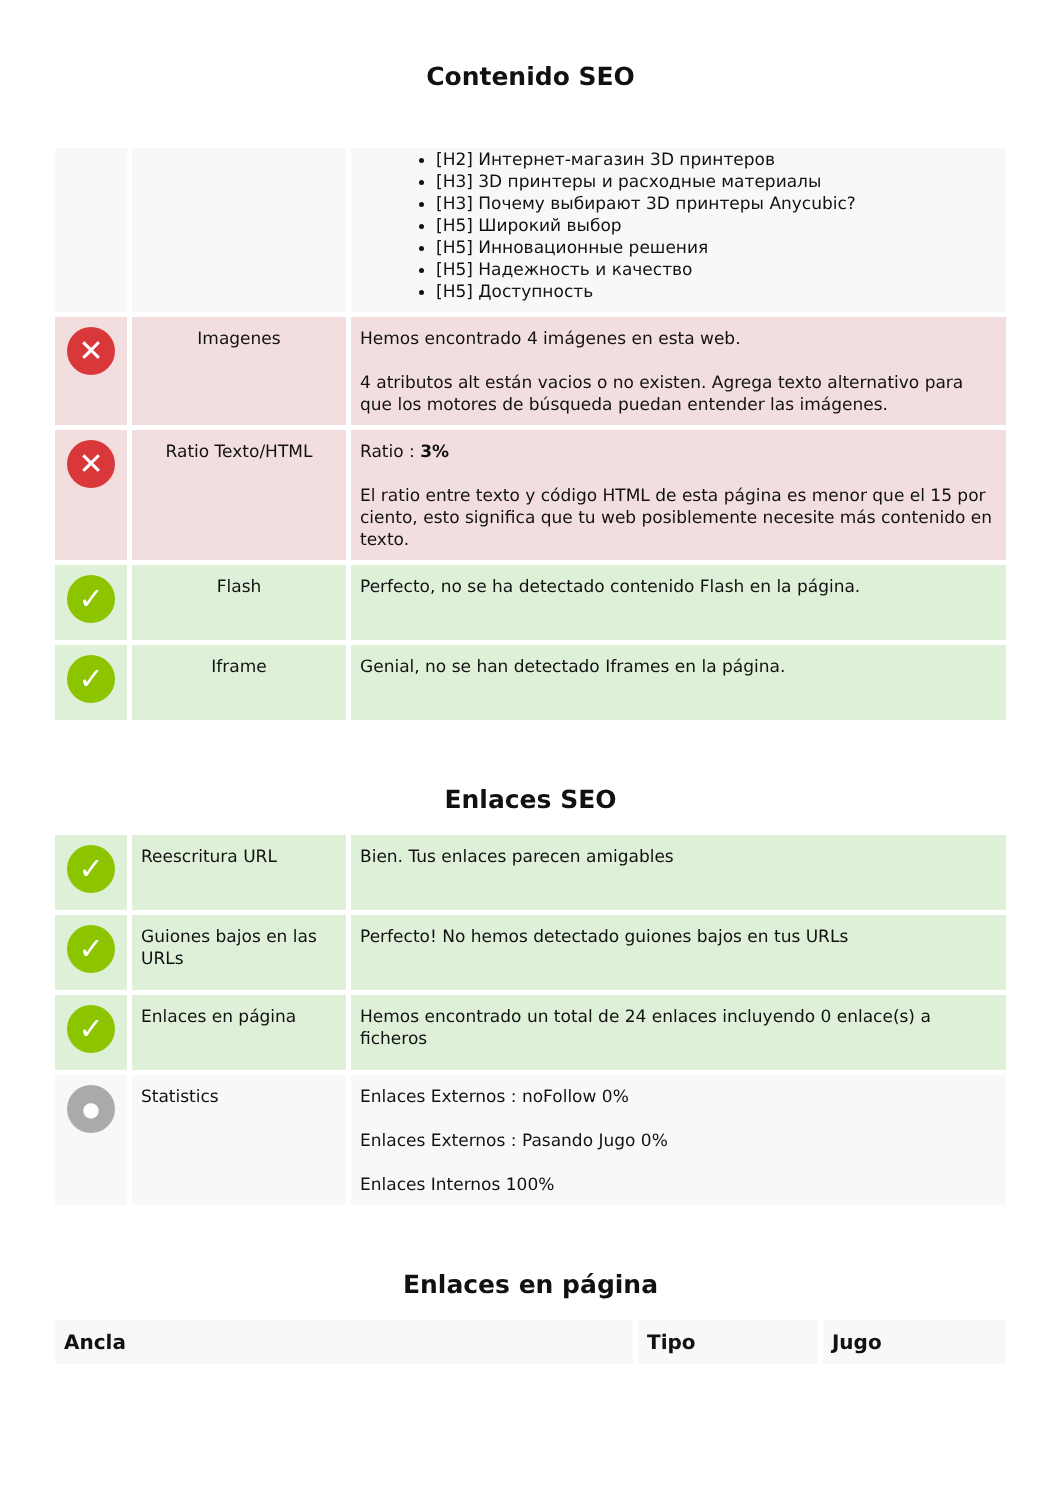Contenido SEO
| | | [H2] Интернет-магазин 3D принтеров [H3] 3D принтеры и расходные материалы [H3] Почему выбирают 3D принтеры Anycubic? [H5] Широкий выбор [H5] Инновационные решения [H5] Надежность и качество [H5] Доступность |
| ✕ | Imagenes | Hemos encontrado 4 imágenes en esta web. 4 atributos alt están vacios o no existen. Agrega texto alternativo para que los motores de búsqueda puedan entender las imágenes. |
| ✕ | Ratio Texto/HTML | Ratio : 3% El ratio entre texto y código HTML de esta página es menor que el 15 por ciento, esto significa que tu web posiblemente necesite más contenido en texto. |
| ✓ | Flash | Perfecto, no se ha detectado contenido Flash en la página. |
| ✓ | Iframe | Genial, no se han detectado Iframes en la página. |
Enlaces SEO
| ✓ | Reescritura URL | Bien. Tus enlaces parecen amigables |
| ✓ | Guiones bajos en las URLs | Perfecto! No hemos detectado guiones bajos en tus URLs |
| ✓ | Enlaces en página | Hemos encontrado un total de 24 enlaces incluyendo 0 enlace(s) a ficheros |
| ● | Statistics | Enlaces Externos : noFollow 0% Enlaces Externos : Pasando Jugo 0% Enlaces Internos 100% |
Enlaces en página
| Ancla | Tipo | Jugo |
| --- | --- | --- |